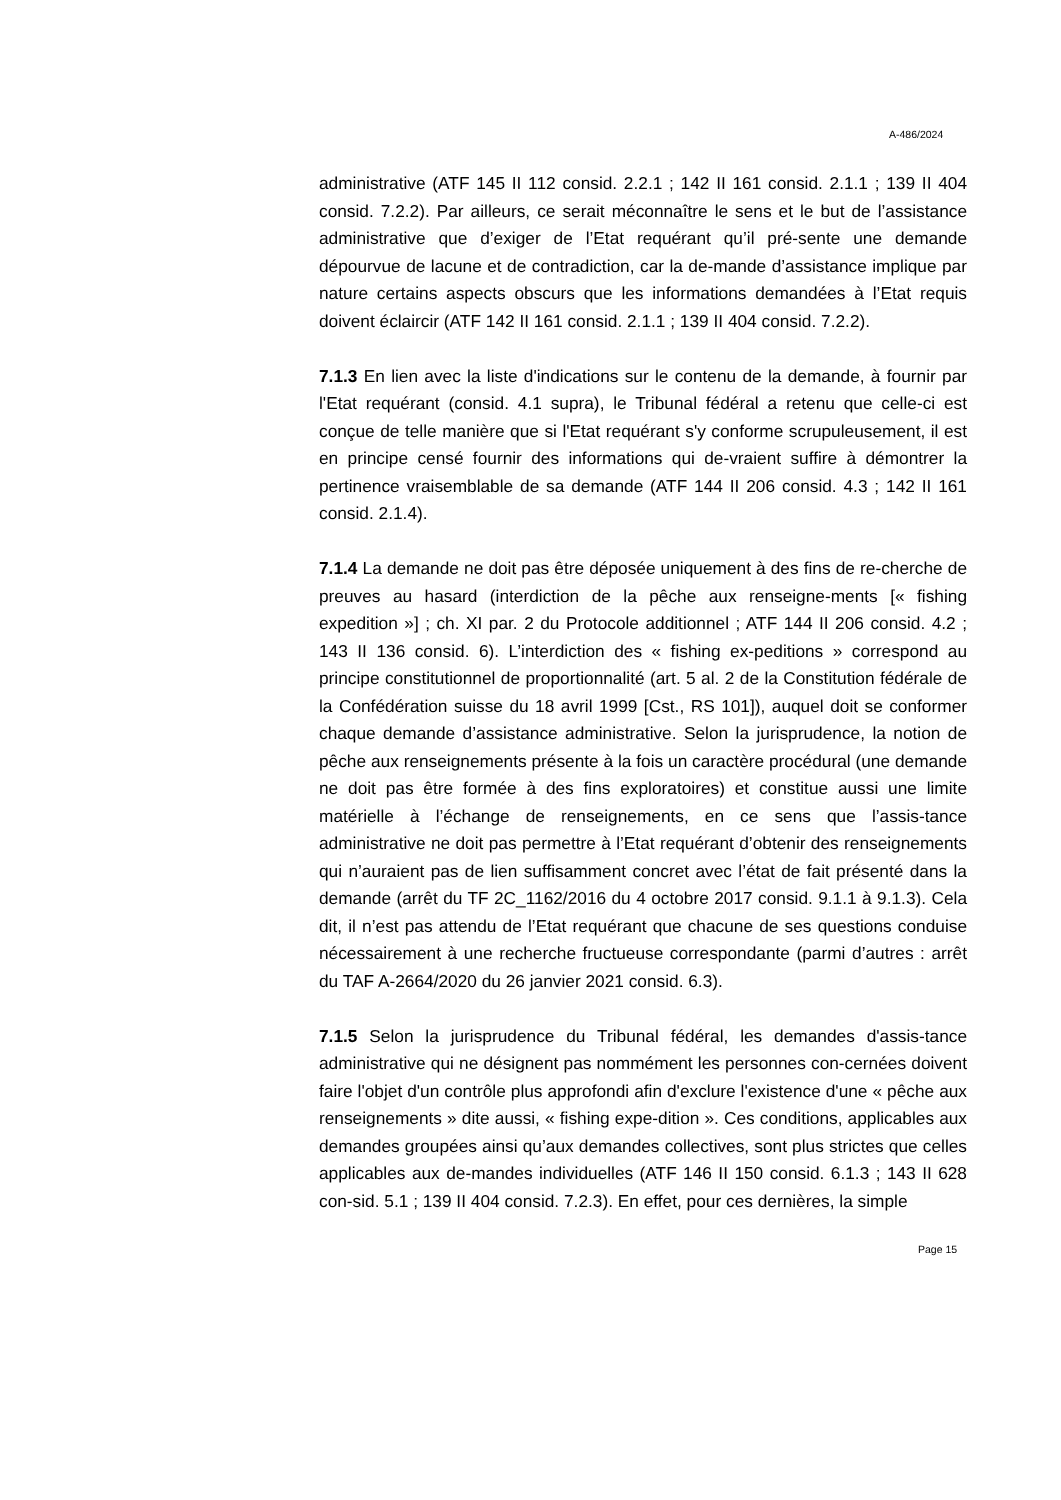A-486/2024
administrative (ATF 145 II 112 consid. 2.2.1 ; 142 II 161 consid. 2.1.1 ; 139 II 404 consid. 7.2.2). Par ailleurs, ce serait méconnaître le sens et le but de l’assistance administrative que d’exiger de l’Etat requérant qu’il pré-sente une demande dépourvue de lacune et de contradiction, car la de-mande d’assistance implique par nature certains aspects obscurs que les informations demandées à l’Etat requis doivent éclaircir (ATF 142 II 161 consid. 2.1.1 ; 139 II 404 consid. 7.2.2).
7.1.3 En lien avec la liste d'indications sur le contenu de la demande, à fournir par l'Etat requérant (consid. 4.1 supra), le Tribunal fédéral a retenu que celle-ci est conçue de telle manière que si l'Etat requérant s'y conforme scrupuleusement, il est en principe censé fournir des informations qui de-vraient suffire à démontrer la pertinence vraisemblable de sa demande (ATF 144 II 206 consid. 4.3 ; 142 II 161 consid. 2.1.4).
7.1.4 La demande ne doit pas être déposée uniquement à des fins de re-cherche de preuves au hasard (interdiction de la pêche aux renseigne-ments [« fishing expedition »] ; ch. XI par. 2 du Protocole additionnel ; ATF 144 II 206 consid. 4.2 ; 143 II 136 consid. 6). L’interdiction des « fishing ex-peditions » correspond au principe constitutionnel de proportionnalité (art. 5 al. 2 de la Constitution fédérale de la Confédération suisse du 18 avril 1999 [Cst., RS 101]), auquel doit se conformer chaque demande d’assistance administrative. Selon la jurisprudence, la notion de pêche aux renseignements présente à la fois un caractère procédural (une demande ne doit pas être formée à des fins exploratoires) et constitue aussi une limite matérielle à l’échange de renseignements, en ce sens que l’assis-tance administrative ne doit pas permettre à l’Etat requérant d’obtenir des renseignements qui n’auraient pas de lien suffisamment concret avec l’état de fait présenté dans la demande (arrêt du TF 2C_1162/2016 du 4 octobre 2017 consid. 9.1.1 à 9.1.3). Cela dit, il n’est pas attendu de l’Etat requérant que chacune de ses questions conduise nécessairement à une recherche fructueuse correspondante (parmi d’autres : arrêt du TAF A-2664/2020 du 26 janvier 2021 consid. 6.3).
7.1.5 Selon la jurisprudence du Tribunal fédéral, les demandes d'assis-tance administrative qui ne désignent pas nommément les personnes con-cernées doivent faire l'objet d'un contrôle plus approfondi afin d'exclure l'existence d'une « pêche aux renseignements » dite aussi, « fishing expe-dition ». Ces conditions, applicables aux demandes groupées ainsi qu’aux demandes collectives, sont plus strictes que celles applicables aux de-mandes individuelles (ATF 146 II 150 consid. 6.1.3 ; 143 II 628 con-sid. 5.1 ; 139 II 404 consid. 7.2.3). En effet, pour ces dernières, la simple
Page 15